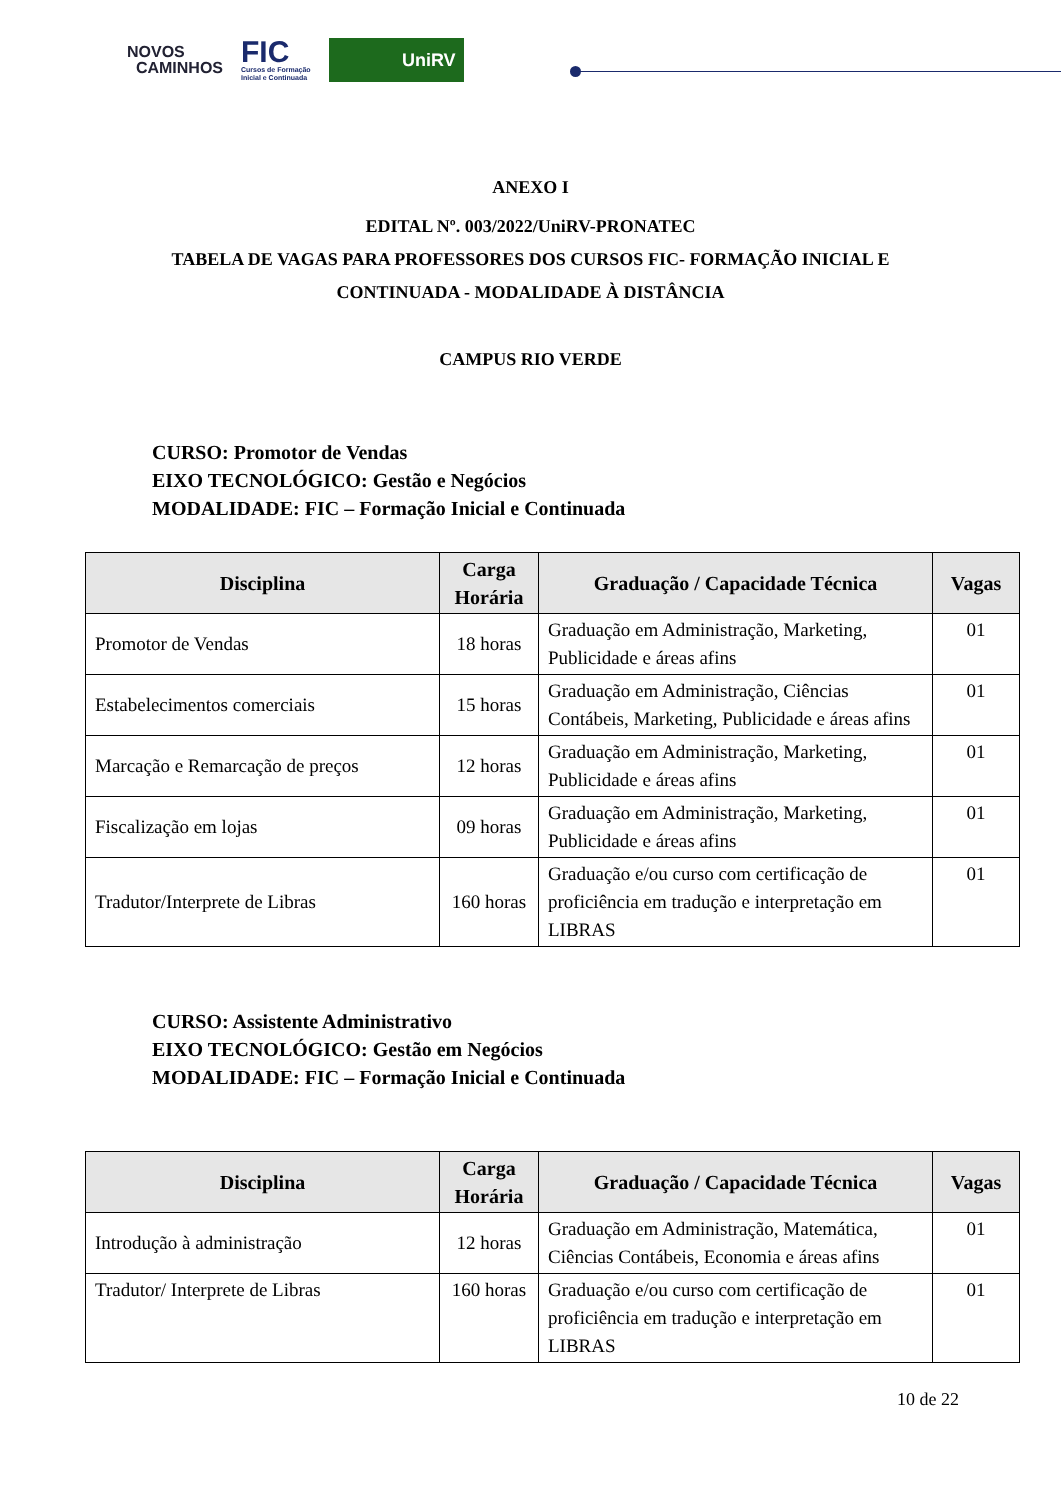NOVOS
CAMINHOS
FIC
Cursos de Formação
Inicial e Continuada
UniRV
ANEXO I
EDITAL Nº. 003/2022/UniRV-PRONATEC
TABELA DE VAGAS PARA PROFESSORES DOS CURSOS FIC- FORMAÇÃO INICIAL E
CONTINUADA - MODALIDADE À DISTÂNCIA
CAMPUS RIO VERDE
CURSO: Promotor de Vendas
EIXO TECNOLÓGICO: Gestão e Negócios
MODALIDADE: FIC – Formação Inicial e Continuada
| Disciplina | Carga Horária | Graduação / Capacidade Técnica | Vagas |
| --- | --- | --- | --- |
| Promotor de Vendas | 18 horas | Graduação em Administração, Marketing, Publicidade e áreas afins | 01 |
| Estabelecimentos comerciais | 15 horas | Graduação em Administração, Ciências Contábeis, Marketing, Publicidade e áreas afins | 01 |
| Marcação e Remarcação de preços | 12 horas | Graduação em Administração, Marketing, Publicidade e áreas afins | 01 |
| Fiscalização em lojas | 09 horas | Graduação em Administração, Marketing, Publicidade e áreas afins | 01 |
| Tradutor/Interprete de Libras | 160 horas | Graduação e/ou curso com certificação de proficiência em tradução e interpretação em LIBRAS | 01 |
CURSO: Assistente Administrativo
EIXO TECNOLÓGICO: Gestão em Negócios
MODALIDADE: FIC – Formação Inicial e Continuada
| Disciplina | Carga Horária | Graduação / Capacidade Técnica | Vagas |
| --- | --- | --- | --- |
| Introdução à administração | 12 horas | Graduação em Administração, Matemática, Ciências Contábeis, Economia e áreas afins | 01 |
| Tradutor/ Interprete de Libras | 160 horas | Graduação e/ou curso com certificação de proficiência em tradução e interpretação em LIBRAS | 01 |
10 de 22